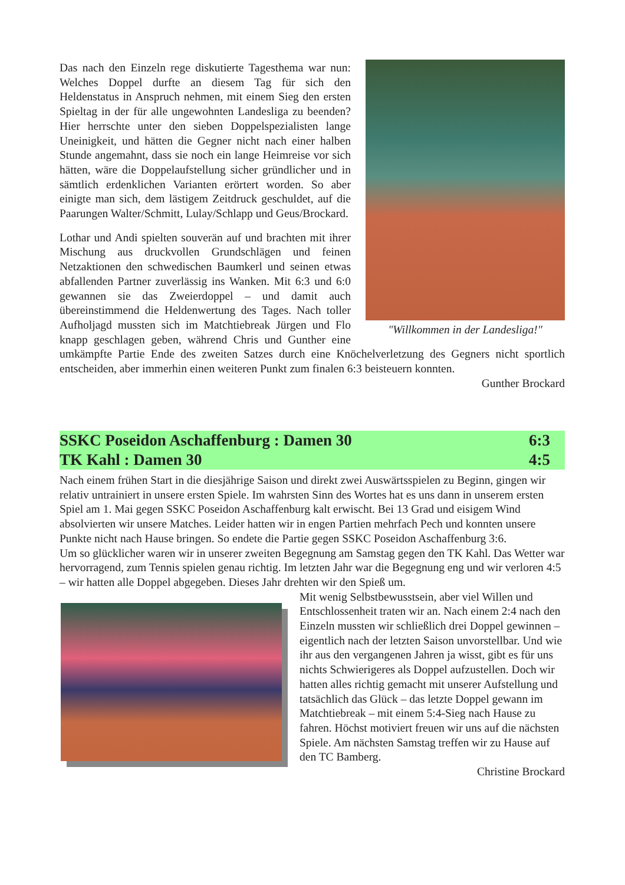"Willkommen in der Landesliga!"
Das nach den Einzeln rege diskutierte Tagesthema war nun: Welches Doppel durfte an diesem Tag für sich den Heldenstatus in Anspruch nehmen, mit einem Sieg den ersten Spieltag in der für alle ungewohnten Landesliga zu beenden? Hier herrschte unter den sieben Doppel­spezialisten lange Uneinigkeit, und hätten die Gegner nicht nach einer halben Stunde angemahnt, dass sie noch ein lange Heimreise vor sich hätten, wäre die Doppel­aufstellung sicher gründlicher und in sämtlich erdenk­lichen Varianten erörtert worden. So aber einigte man sich, dem lästigem Zeitdruck geschuldet, auf die Paarun­gen Walter/Schmitt, Lulay/Schlapp und Geus/Brockard.
Lothar und Andi spielten souverän auf und brachten mit ihrer Mischung aus druckvollen Grundschlägen und feinen Netzaktionen den schwedischen Baumkerl und seinen etwas abfallenden Partner zuverlässig ins Wanken. Mit 6:3 und 6:0 gewannen sie das Zweierdoppel – und damit auch übereinstimmend die Heldenwertung des Tages. Nach toller Aufholjagd mussten sich im Matchtiebreak Jürgen und Flo knapp geschlagen geben, während Chris und Gunther eine umkämpfte Partie Ende des zweiten Satzes durch eine Knöchelverletzung des Gegners nicht sportlich entscheiden, aber immerhin einen weiteren Punkt zum finalen 6:3 beisteuern konnten.
Gunther Brockard
SSKC Poseidon Aschaffenburg : Damen 30 6:3
TK Kahl : Damen 30 4:5
Nach einem frühen Start in die diesjährige Saison und direkt zwei Auswärtsspielen zu Beginn, gingen wir relativ untrainiert in unsere ersten Spiele. Im wahrsten Sinn des Wortes hat es uns dann in unserem ersten Spiel am 1. Mai gegen SSKC Poseidon Aschaffenburg kalt erwischt. Bei 13 Grad und eisigem Wind absolvierten wir unsere Matches. Leider hatten wir in engen Partien mehrfach Pech und konnten unsere Punkte nicht nach Hause bringen. So endete die Partie gegen SSKC Poseidon Aschaffenburg 3:6.
Um so glücklicher waren wir in unserer zweiten Begegnung am Samstag gegen den TK Kahl. Das Wetter war hervorragend, zum Tennis spielen genau richtig. Im letzten Jahr war die Begegnung eng und wir verloren 4:5 – wir hatten alle Doppel abgegeben. Dieses Jahr drehten wir den Spieß um.
Mit wenig Selbstbewusstsein, aber viel Willen und Entschlossenheit traten wir an. Nach einem 2:4 nach den Einzeln mussten wir schließlich drei Doppel gewinnen – eigentlich nach der letzten Saison unvorstellbar. Und wie ihr aus den vergangenen Jahren ja wisst, gibt es für uns nichts Schwierigeres als Doppel aufzustellen. Doch wir hatten alles richtig gemacht mit unserer Aufstellung und tatsächlich das Glück – das letzte Doppel gewann im Matchtiebreak – mit einem 5:4-Sieg nach Hause zu fahren. Höchst motiviert freuen wir uns auf die nächsten Spiele. Am nächsten Samstag treffen wir zu Hause auf den TC Bamberg.
Christine Brockard